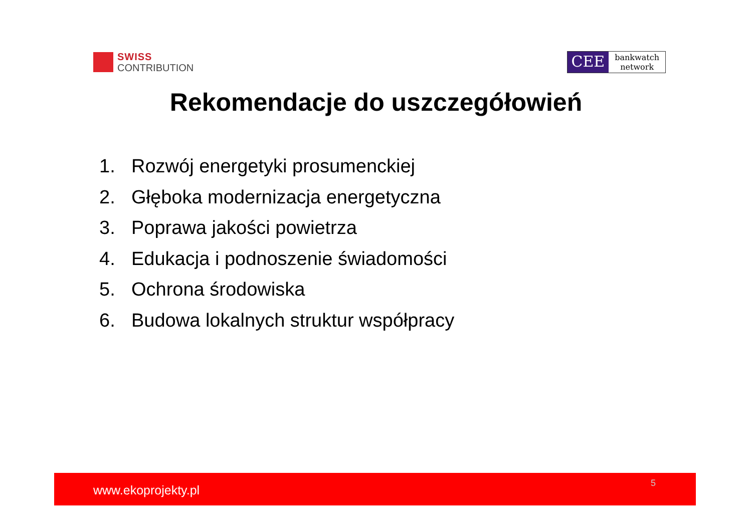SWISS
CONTRIBUTION
CEE
bankwatch
network
Rekomendacje do uszczegółowień
1. Rozwój energetyki prosumenckiej
2. Głęboka modernizacja energetyczna
3. Poprawa jakości powietrza
4. Edukacja i podnoszenie świadomości
5. Ochrona środowiska
6. Budowa lokalnych struktur współpracy
www.ekoprojekty.pl 5